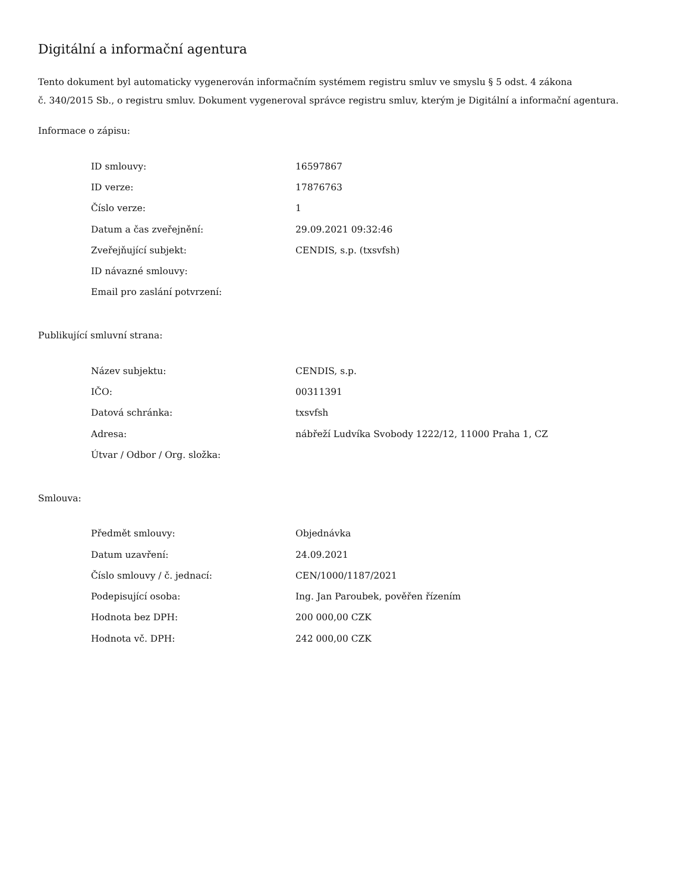Digitální a informační agentura
Tento dokument byl automaticky vygenerován informačním systémem registru smluv ve smyslu § 5 odst. 4 zákona
č. 340/2015 Sb., o registru smluv. Dokument vygeneroval správce registru smluv, kterým je Digitální a informační agentura.
Informace o zápisu:
| ID smlouvy: | 16597867 |
| ID verze: | 17876763 |
| Číslo verze: | 1 |
| Datum a čas zveřejnění: | 29.09.2021 09:32:46 |
| Zveřejňující subjekt: | CENDIS, s.p. (txsvfsh) |
| ID návazné smlouvy: | |
| Email pro zaslání potvrzení: | |
Publikující smluvní strana:
| Název subjektu: | CENDIS, s.p. |
| IČO: | 00311391 |
| Datová schránka: | txsvfsh |
| Adresa: | nábřeží Ludvíka Svobody 1222/12, 11000 Praha 1, CZ |
| Útvar / Odbor / Org. složka: | |
Smlouva:
| Předmět smlouvy: | Objednávka |
| Datum uzavření: | 24.09.2021 |
| Číslo smlouvy / č. jednací: | CEN/1000/1187/2021 |
| Podepisující osoba: | Ing. Jan Paroubek, pověřen řízením |
| Hodnota bez DPH: | 200 000,00 CZK |
| Hodnota vč. DPH: | 242 000,00 CZK |